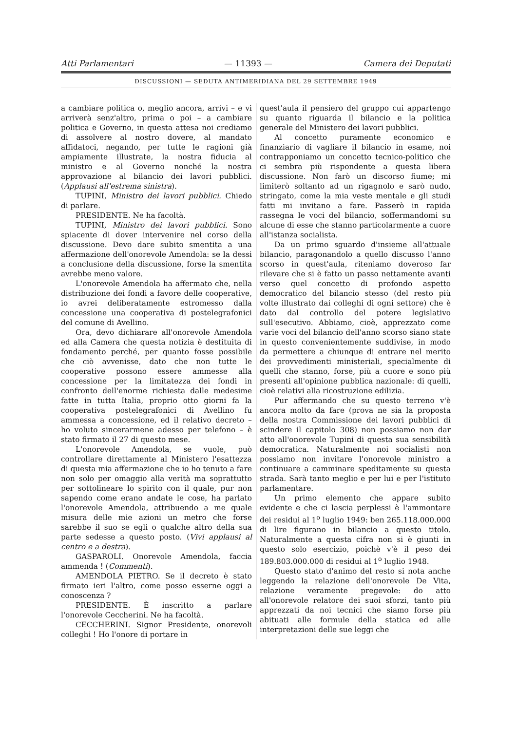Atti Parlamentari — 11393 — Camera dei Deputati
DISCUSSIONI — SEDUTA ANTIMERIDIANA DEL 29 SETTEMBRE 1949
a cambiare politica o, meglio ancora, arrivi – e vi arriverà senz'altro, prima o poi – a cambiare politica e Governo, in questa attesa noi crediamo di assolvere al nostro dovere, al mandato affidatoci, negando, per tutte le ragioni già ampiamente illustrate, la nostra fiducia al ministro e al Governo nonché la nostra approvazione al bilancio dei lavori pubblici. (Applausi all'estrema sinistra).
TUPINI, Ministro dei lavori pubblici. Chiedo di parlare.
PRESIDENTE. Ne ha facoltà.
TUPINI, Ministro dei lavori pubblici. Sono spiacente di dover intervenire nel corso della discussione. Devo dare subito smentita a una affermazione dell'onorevole Amendola: se la dessi a conclusione della discussione, forse la smentita avrebbe meno valore.
L'onorevole Amendola ha affermato che, nella distribuzione dei fondi a favore delle cooperative, io avrei deliberatamente estromesso dalla concessione una cooperativa di postelegrafonici del comune di Avellino.
Ora, devo dichiarare all'onorevole Amendola ed alla Camera che questa notizia è destituita di fondamento perché, per quanto fosse possibile che ciò avvenisse, dato che non tutte le cooperative possono essere ammesse alla concessione per la limitatezza dei fondi in confronto dell'enorme richiesta dalle medesime fatte in tutta Italia, proprio otto giorni fa la cooperativa postelegrafonici di Avellino fu ammessa a concessione, ed il relativo decreto – ho voluto sincerarmene adesso per telefono – è stato firmato il 27 di questo mese.
L'onorevole Amendola, se vuole, può controllare direttamente al Ministero l'esattezza di questa mia affermazione che io ho tenuto a fare non solo per omaggio alla verità ma soprattutto per sottolineare lo spirito con il quale, pur non sapendo come erano andate le cose, ha parlato l'onorevole Amendola, attribuendo a me quale misura delle mie azioni un metro che forse sarebbe il suo se egli o qualche altro della sua parte sedesse a questo posto. (Vivi applausi al centro e a destra).
GASPAROLI. Onorevole Amendola, faccia ammenda ! (Commenti).
AMENDOLA PIETRO. Se il decreto è stato firmato ieri l'altro, come posso esserne oggi a conoscenza ?
PRESIDENTE. È inscritto a parlare l'onorevole Ceccherini. Ne ha facoltà.
CECCHERINI. Signor Presidente, onorevoli colleghi ! Ho l'onore di portare in
quest'aula il pensiero del gruppo cui appartengo su quanto riguarda il bilancio e la politica generale del Ministero dei lavori pubblici.
Al concetto puramente economico e finanziario di vagliare il bilancio in esame, noi contrapponiamo un concetto tecnico-politico che ci sembra più rispondente a questa libera discussione. Non farò un discorso fiume; mi limiterò soltanto ad un rigagnolo e sarò nudo, stringato, come la mia veste mentale e gli studi fatti mi invitano a fare. Passerò in rapida rassegna le voci del bilancio, soffermandomi su alcune di esse che stanno particolarmente a cuore all'istanza socialista.
Da un primo sguardo d'insieme all'attuale bilancio, paragonandolo a quello discusso l'anno scorso in quest'aula, riteniamo doveroso far rilevare che si è fatto un passo nettamente avanti verso quel concetto di profondo aspetto democratico del bilancio stesso (del resto più volte illustrato dai colleghi di ogni settore) che è dato dal controllo del potere legislativo sull'esecutivo. Abbiamo, cioè, apprezzato come varie voci del bilancio dell'anno scorso siano state in questo convenientemente suddivise, in modo da permettere a chiunque di entrare nel merito dei provvedimenti ministeriali, specialmente di quelli che stanno, forse, più a cuore e sono più presenti all'opinione pubblica nazionale: di quelli, cioè relativi alla ricostruzione edilizia.
Pur affermando che su questo terreno v'è ancora molto da fare (prova ne sia la proposta della nostra Commissione dei lavori pubblici di scindere il capitolo 308) non possiamo non dar atto all'onorevole Tupini di questa sua sensibilità democratica. Naturalmente noi socialisti non possiamo non invitare l'onorevole ministro a continuare a camminare speditamente su questa strada. Sarà tanto meglio e per lui e per l'istituto parlamentare.
Un primo elemento che appare subito evidente e che ci lascia perplessi è l'ammontare dei residui al 1<sup>o</sup> luglio 1949: ben 265.118.000.000 di lire figurano in bilancio a questo titolo. Naturalmente a questa cifra non si è giunti in questo solo esercizio, poichè v'è il peso dei 189.803.000.000 di residui al 1<sup>o</sup> luglio 1948.
Questo stato d'animo del resto si nota anche leggendo la relazione dell'onorevole De Vita, relazione veramente pregevole: do atto all'onorevole relatore dei suoi sforzi, tanto più apprezzati da noi tecnici che siamo forse più abituati alle formule della statica ed alle interpretazioni delle sue leggi che